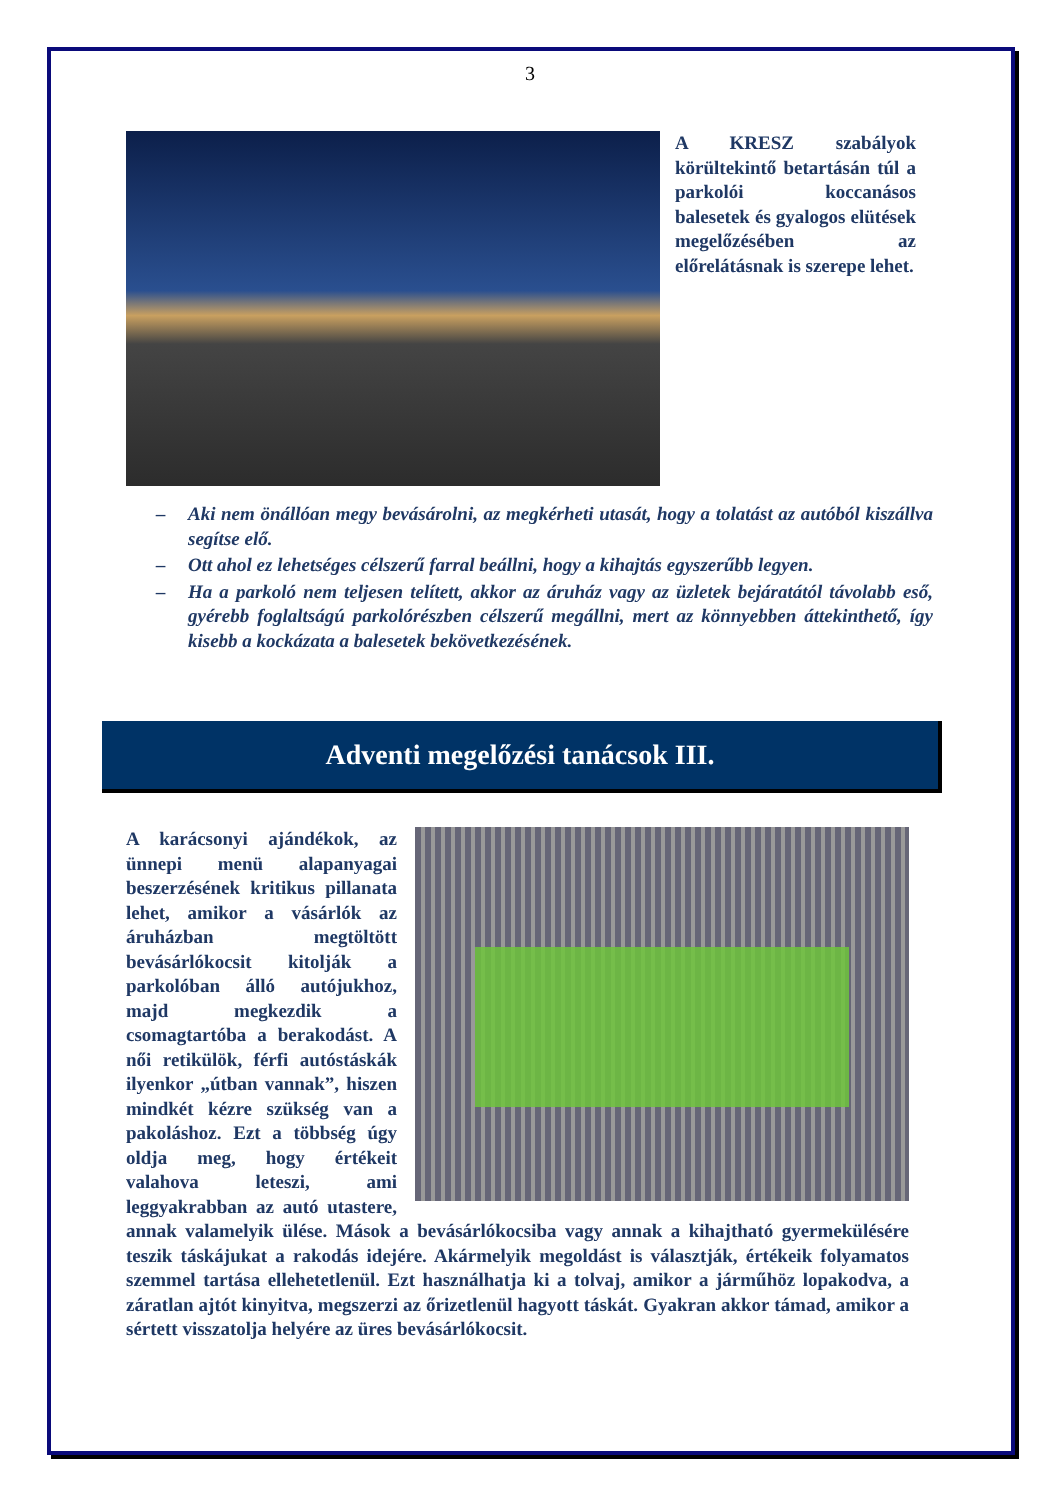3
A KRESZ szabályok körültekintő betartásán túl a parkolói koccanásos balesetek és gyalogos elütések megelőzésében az előrelátásnak is szerepe lehet.
– Aki nem önállóan megy bevásárolni, az megkérheti utasát, hogy a tolatást az autóból kiszállva segítse elő.
– Ott ahol ez lehetséges célszerű farral beállni, hogy a kihajtás egyszerűbb legyen.
– Ha a parkoló nem teljesen telített, akkor az áruház vagy az üzletek bejáratától távolabb eső, gyérebb foglaltságú parkolórészben célszerű megállni, mert az könnyebben áttekinthető, így kisebb a kockázata a balesetek bekövetkezésének.
Adventi megelőzési tanácsok III.
A karácsonyi ajándékok, az ünnepi menü alapanyagai beszerzésének kritikus pillanata lehet, amikor a vásárlók az áruházban megtöltött bevásárlókocsit kitolják a parkolóban álló autójukhoz, majd megkezdik a csomagtartóba a berakodást. A női retikülök, férfi autóstáskák ilyenkor „útban vannak”, hiszen mindkét kézre szükség van a pakoláshoz. Ezt a többség úgy oldja meg, hogy értékeit valahova leteszi, ami leggyakrabban az autó utastere, annak valamelyik ülése. Mások a bevásárlókocsiba vagy annak a kihajtható gyermekülésére teszik táskájukat a rakodás idejére. Akármelyik megoldást is választják, értékeik folyamatos szemmel tartása ellehetetlenül. Ezt használhatja ki a tolvaj, amikor a járműhöz lopakodva, a záratlan ajtót kinyitva, megszerzi az őrizetlenül hagyott táskát. Gyakran akkor támad, amikor a sértett visszatolja helyére az üres bevásárlókocsit.